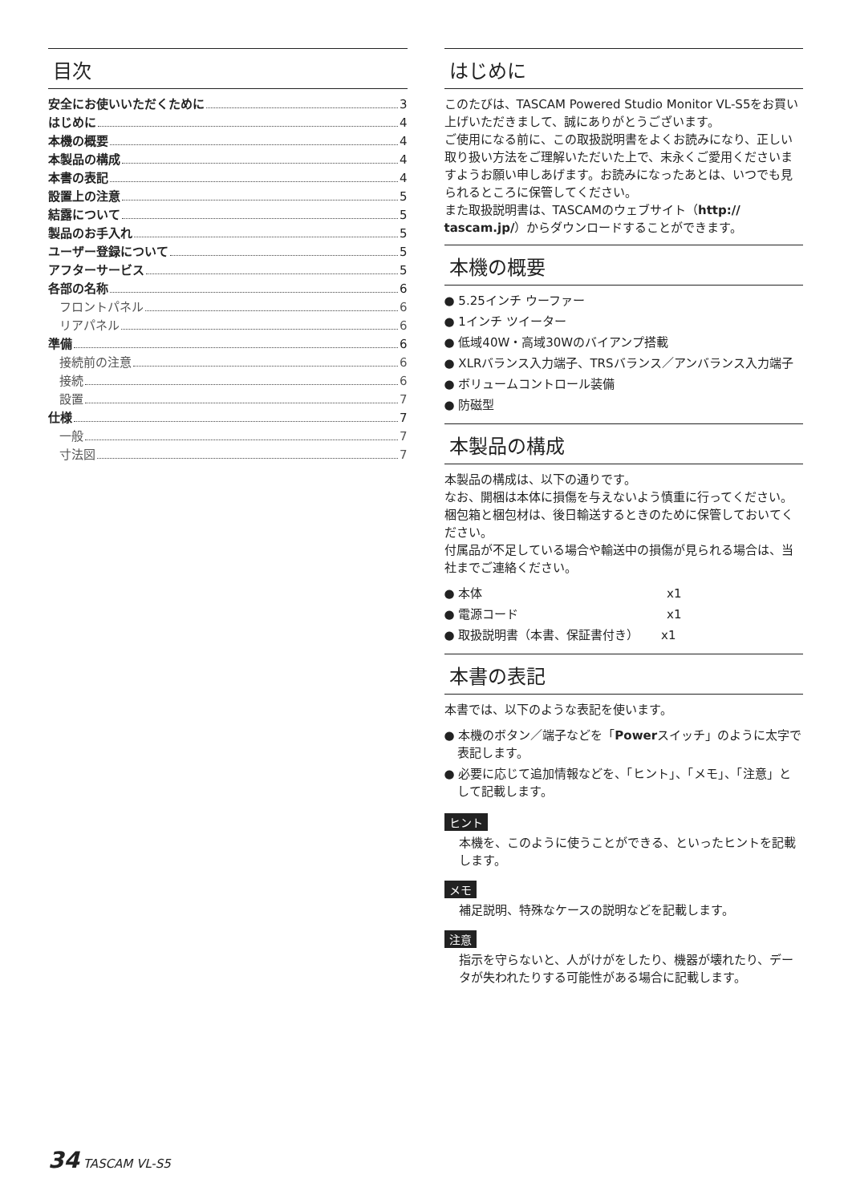目次
安全にお使いいただくために 3
はじめに 4
本機の概要 4
本製品の構成 4
本書の表記 4
設置上の注意 5
結露について 5
製品のお手入れ 5
ユーザー登録について 5
アフターサービス 5
各部の名称 6
フロントパネル 6
リアパネル 6
準備 6
接続前の注意 6
接続 6
設置 7
仕様 7
一般 7
寸法図 7
はじめに
このたびは、TASCAM Powered Studio Monitor VL-S5をお買い上げいただきまして、誠にありがとうございます。
ご使用になる前に、この取扱説明書をよくお読みになり、正しい取り扱い方法をご理解いただいた上で、末永くご愛用くださいますようお願い申しあげます。お読みになったあとは、いつでも見られるところに保管してください。
また取扱説明書は、TASCAMのウェブサイト（http:// tascam.jp/）からダウンロードすることができます。
本機の概要
● 5.25インチ ウーファー
● 1インチ ツイーター
● 低域40W・高域30Wのバイアンプ搭載
● XLRバランス入力端子、TRSバランス／アンバランス入力端子
● ボリュームコントロール装備
● 防磁型
本製品の構成
本製品の構成は、以下の通りです。
なお、開梱は本体に損傷を与えないよう慎重に行ってください。梱包箱と梱包材は、後日輸送するときのために保管しておいてください。
付属品が不足している場合や輸送中の損傷が見られる場合は、当社までご連絡ください。
● 本体　　　　　　　　　　　　　　　 x1
● 電源コード　　　　　　　　　　　　 x1
● 取扱説明書（本書、保証書付き）　　 x1
本書の表記
本書では、以下のような表記を使います。
● 本機のボタン／端子などを「Powerスイッチ」のように太字で表記します。
● 必要に応じて追加情報などを、「ヒント」、「メモ」、「注意」として記載します。
ヒント
本機を、このように使うことができる、といったヒントを記載します。
メモ
補足説明、特殊なケースの説明などを記載します。
注意
指示を守らないと、人がけがをしたり、機器が壊れたり、データが失われたりする可能性がある場合に記載します。
34 TASCAM VL-S5